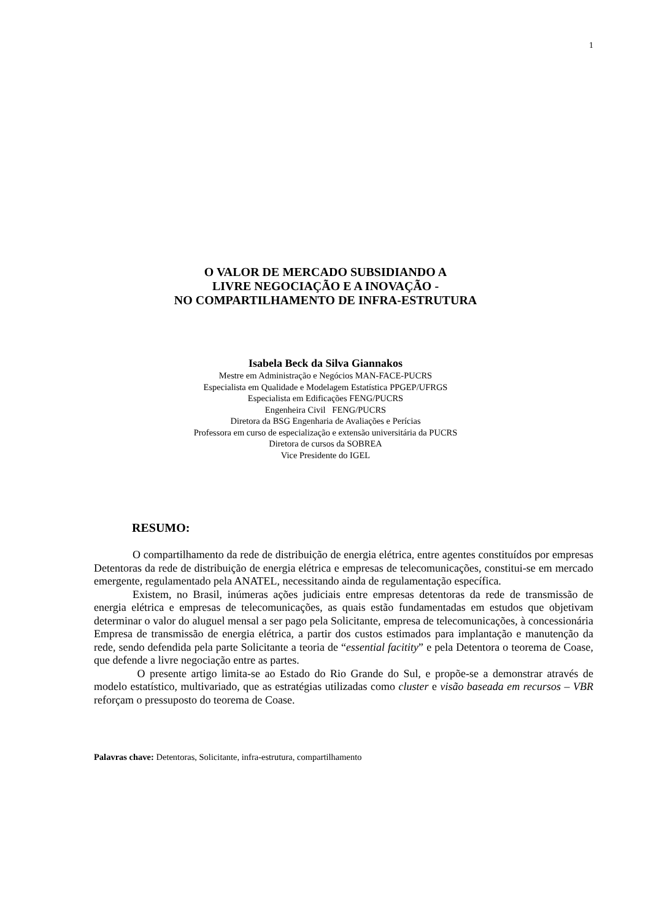1
O VALOR DE MERCADO SUBSIDIANDO A
LIVRE NEGOCIAÇÃO E A INOVAÇÃO -
NO COMPARTILHAMENTO DE INFRA-ESTRUTURA
Isabela Beck da Silva Giannakos
Mestre em Administração e Negócios MAN-FACE-PUCRS
Especialista em Qualidade e Modelagem Estatística PPGEP/UFRGS
Especialista em Edificações FENG/PUCRS
Engenheira Civil FENG/PUCRS
Diretora da BSG Engenharia de Avaliações e Perícias
Professora em curso de especialização e extensão universitária da PUCRS
Diretora de cursos da SOBREA
Vice Presidente do IGEL
RESUMO:
O compartilhamento da rede de distribuição de energia elétrica, entre agentes constituídos por empresas Detentoras da rede de distribuição de energia elétrica e empresas de telecomunicações, constitui-se em mercado emergente, regulamentado pela ANATEL, necessitando ainda de regulamentação específica.
Existem, no Brasil, inúmeras ações judiciais entre empresas detentoras da rede de transmissão de energia elétrica e empresas de telecomunicações, as quais estão fundamentadas em estudos que objetivam determinar o valor do aluguel mensal a ser pago pela Solicitante, empresa de telecomunicações, à concessionária Empresa de transmissão de energia elétrica, a partir dos custos estimados para implantação e manutenção da rede, sendo defendida pela parte Solicitante a teoria de “essential facitity” e pela Detentora o teorema de Coase, que defende a livre negociação entre as partes.
O presente artigo limita-se ao Estado do Rio Grande do Sul, e propõe-se a demonstrar através de modelo estatístico, multivariado, que as estratégias utilizadas como cluster e visão baseada em recursos – VBR reforçam o pressuposto do teorema de Coase.
Palavras chave: Detentoras, Solicitante, infra-estrutura, compartilhamento